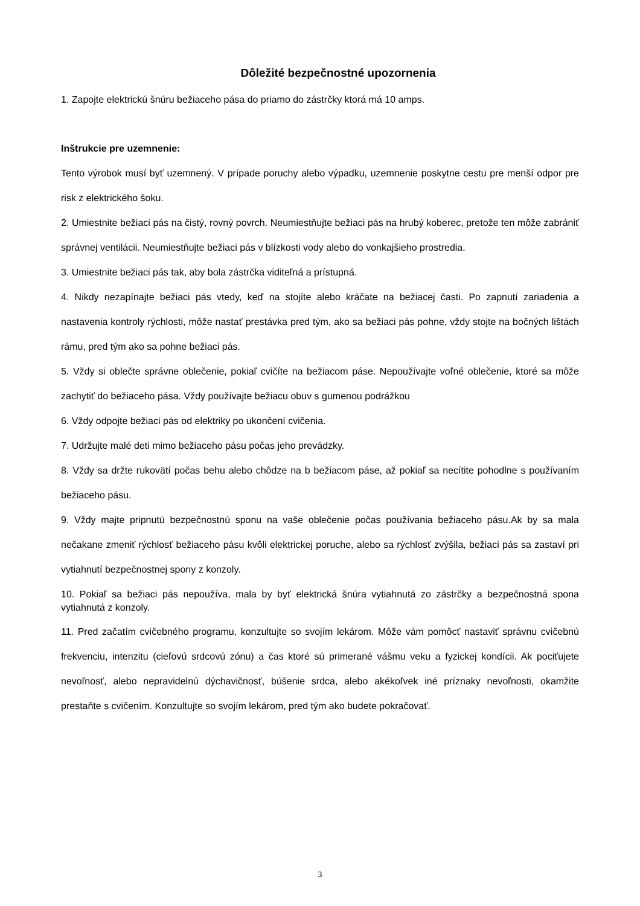Dôležité bezpečnostné upozornenia
1. Zapojte elektrickú šnúru bežiaceho pása do priamo do zástrčky ktorá má 10 amps.
Inštrukcie pre uzemnenie:
Tento výrobok musí byť uzemnený. V prípade poruchy alebo výpadku, uzemnenie poskytne cestu pre menší odpor pre risk z elektrického šoku.
2. Umiestnite bežiaci pás na čistý, rovný povrch. Neumiestňujte bežiaci pás na hrubý koberec, pretože ten môže zabrániť správnej ventilácii. Neumiestňujte bežiaci pás v blízkosti vody alebo do vonkajšieho prostredia.
3. Umiestnite bežiaci pás tak, aby bola zástrčka viditeľná a prístupná.
4. Nikdy nezapínajte bežiaci pás vtedy, keď na stojíte alebo kráčate na bežiacej časti. Po zapnutí zariadenia a nastavenia kontroly rýchlosti, môže nastať prestávka pred tým, ako sa bežiaci pás pohne, vždy stojte na bočných lištách rámu, pred tým ako sa pohne bežiaci pás.
5. Vždy si oblečte správne oblečenie, pokiaľ cvičíte na bežiacom páse. Nepoužívajte voľné oblečenie, ktoré sa môže zachytiť do bežiaceho pása. Vždy používajte bežiacu obuv s gumenou podrážkou
6. Vždy odpojte bežiaci pás od elektriky po ukončení cvičenia.
7. Udržujte malé deti mimo bežiaceho pásu počas jeho prevádzky.
8. Vždy sa držte rukovätí počas behu alebo chôdze na b bežiacom páse, až pokiaľ sa necítite pohodlne s používaním bežiaceho pásu.
9. Vždy majte pripnutú bezpečnostnú sponu na vaše oblečenie počas používania bežiaceho pásu.Ak by sa mala nečakane zmeniť rýchlosť bežiaceho pásu kvôli elektrickej poruche, alebo sa rýchlosť zvýšila, bežiaci pás sa zastaví pri vytiahnutí bezpečnostnej spony z konzoly.
10. Pokiaľ sa bežiaci pás nepoužíva, mala by byť elektrická šnúra vytiahnutá zo zástrčky a bezpečnostná spona vytiahnutá z konzoly.
11. Pred začatím cvičebného programu, konzultujte so svojím lekárom. Môže vám pomôcť nastaviť správnu cvičebnú frekvenciu, intenzitu (cieľovú srdcovú zónu) a čas ktoré sú primerané vášmu veku a fyzickej kondícii. Ak pociťujete nevoľnosť, alebo nepravidelnú dýchavičnosť, búšenie srdca, alebo akékoľvek iné príznaky nevoľnosti, okamžite prestaňte s cvičením. Konzultujte so svojím lekárom, pred tým ako budete pokračovať.
3